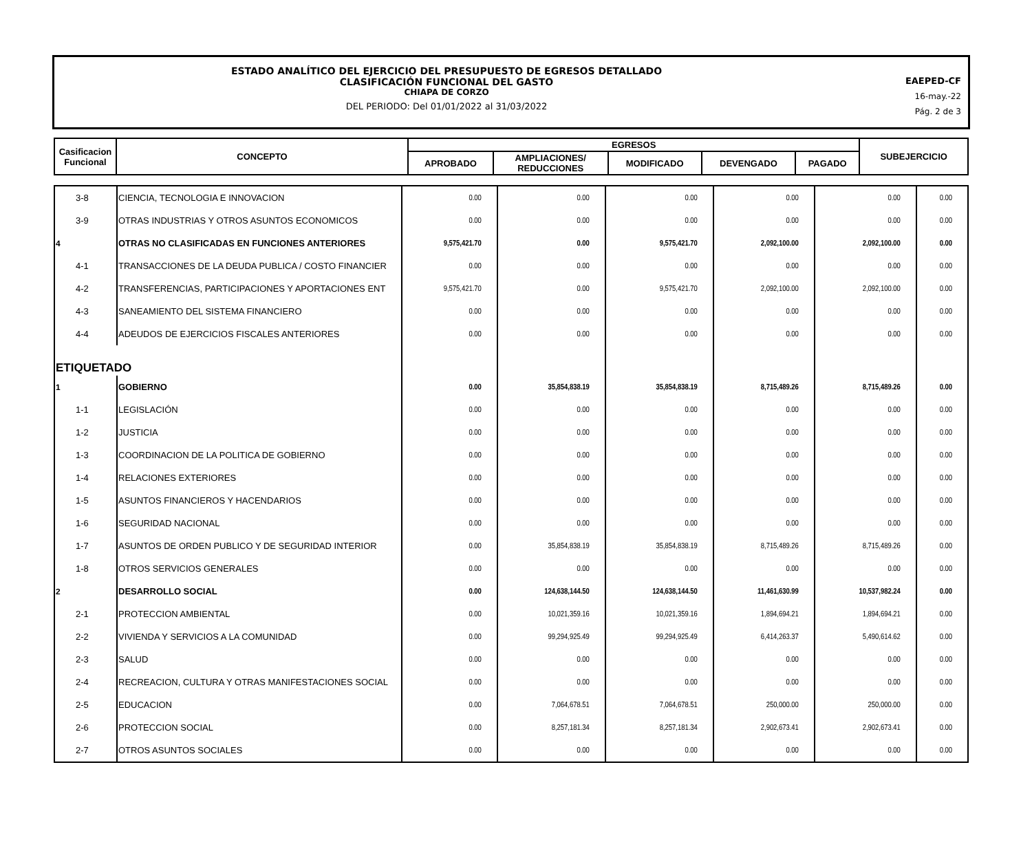ESTADO ANALÍTICO DEL EJERCICIO DEL PRESUPUESTO DE EGRESOS DETALLADO
CLASIFICACIÓN FUNCIONAL DEL GASTO
CHIAPA DE CORZO
DEL PERIODO: Del 01/01/2022 al 31/03/2022
EAEPED-CF
16-may.-22
Pág. 2 de 3
| Casificacion Funcional | CONCEPTO | EGRESOS | | | | | SUBEJERCICIO |
| | | APROBADO | AMPLIACIONES/ REDUCCIONES | MODIFICADO | DEVENGADO | PAGADO | |
| 3-8 | CIENCIA, TECNOLOGIA E INNOVACION | 0.00 | 0.00 | 0.00 | 0.00 | 0.00 | 0.00 |
| 3-9 | OTRAS INDUSTRIAS Y OTROS ASUNTOS ECONOMICOS | 0.00 | 0.00 | 0.00 | 0.00 | 0.00 | 0.00 |
| 4 | OTRAS NO CLASIFICADAS EN FUNCIONES ANTERIORES | 9,575,421.70 | 0.00 | 9,575,421.70 | 2,092,100.00 | 2,092,100.00 | 0.00 |
| 4-1 | TRANSACCIONES DE LA DEUDA PUBLICA / COSTO FINANCIER | 0.00 | 0.00 | 0.00 | 0.00 | 0.00 | 0.00 |
| 4-2 | TRANSFERENCIAS, PARTICIPACIONES Y APORTACIONES ENT | 9,575,421.70 | 0.00 | 9,575,421.70 | 2,092,100.00 | 2,092,100.00 | 0.00 |
| 4-3 | SANEAMIENTO DEL SISTEMA FINANCIERO | 0.00 | 0.00 | 0.00 | 0.00 | 0.00 | 0.00 |
| 4-4 | ADEUDOS DE EJERCICIOS FISCALES ANTERIORES | 0.00 | 0.00 | 0.00 | 0.00 | 0.00 | 0.00 |
| ETIQUETADO | | | | | | | |
| 1 | GOBIERNO | 0.00 | 35,854,838.19 | 35,854,838.19 | 8,715,489.26 | 8,715,489.26 | 0.00 |
| 1-1 | LEGISLACIÓN | 0.00 | 0.00 | 0.00 | 0.00 | 0.00 | 0.00 |
| 1-2 | JUSTICIA | 0.00 | 0.00 | 0.00 | 0.00 | 0.00 | 0.00 |
| 1-3 | COORDINACION DE LA POLITICA DE GOBIERNO | 0.00 | 0.00 | 0.00 | 0.00 | 0.00 | 0.00 |
| 1-4 | RELACIONES EXTERIORES | 0.00 | 0.00 | 0.00 | 0.00 | 0.00 | 0.00 |
| 1-5 | ASUNTOS FINANCIEROS Y HACENDARIOS | 0.00 | 0.00 | 0.00 | 0.00 | 0.00 | 0.00 |
| 1-6 | SEGURIDAD NACIONAL | 0.00 | 0.00 | 0.00 | 0.00 | 0.00 | 0.00 |
| 1-7 | ASUNTOS DE ORDEN PUBLICO Y DE SEGURIDAD INTERIOR | 0.00 | 35,854,838.19 | 35,854,838.19 | 8,715,489.26 | 8,715,489.26 | 0.00 |
| 1-8 | OTROS SERVICIOS GENERALES | 0.00 | 0.00 | 0.00 | 0.00 | 0.00 | 0.00 |
| 2 | DESARROLLO SOCIAL | 0.00 | 124,638,144.50 | 124,638,144.50 | 11,461,630.99 | 10,537,982.24 | 0.00 |
| 2-1 | PROTECCION AMBIENTAL | 0.00 | 10,021,359.16 | 10,021,359.16 | 1,894,694.21 | 1,894,694.21 | 0.00 |
| 2-2 | VIVIENDA Y SERVICIOS A LA COMUNIDAD | 0.00 | 99,294,925.49 | 99,294,925.49 | 6,414,263.37 | 5,490,614.62 | 0.00 |
| 2-3 | SALUD | 0.00 | 0.00 | 0.00 | 0.00 | 0.00 | 0.00 |
| 2-4 | RECREACION, CULTURA Y OTRAS MANIFESTACIONES SOCIAL | 0.00 | 0.00 | 0.00 | 0.00 | 0.00 | 0.00 |
| 2-5 | EDUCACION | 0.00 | 7,064,678.51 | 7,064,678.51 | 250,000.00 | 250,000.00 | 0.00 |
| 2-6 | PROTECCION SOCIAL | 0.00 | 8,257,181.34 | 8,257,181.34 | 2,902,673.41 | 2,902,673.41 | 0.00 |
| 2-7 | OTROS ASUNTOS SOCIALES | 0.00 | 0.00 | 0.00 | 0.00 | 0.00 | 0.00 |